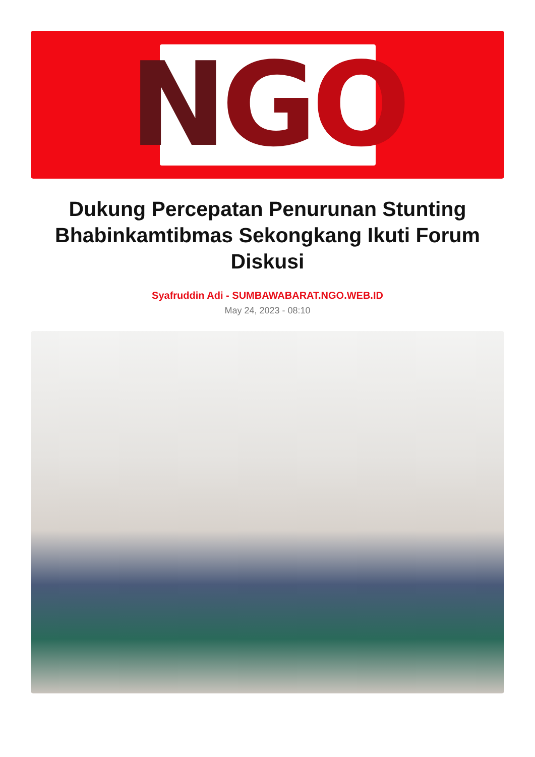N G O
Dukung Percepatan Penurunan Stunting Bhabinkamtibmas Sekongkang Ikuti Forum Diskusi
Syafruddin Adi - SUMBAWABARAT.NGO.WEB.ID
May 24, 2023 - 08:10